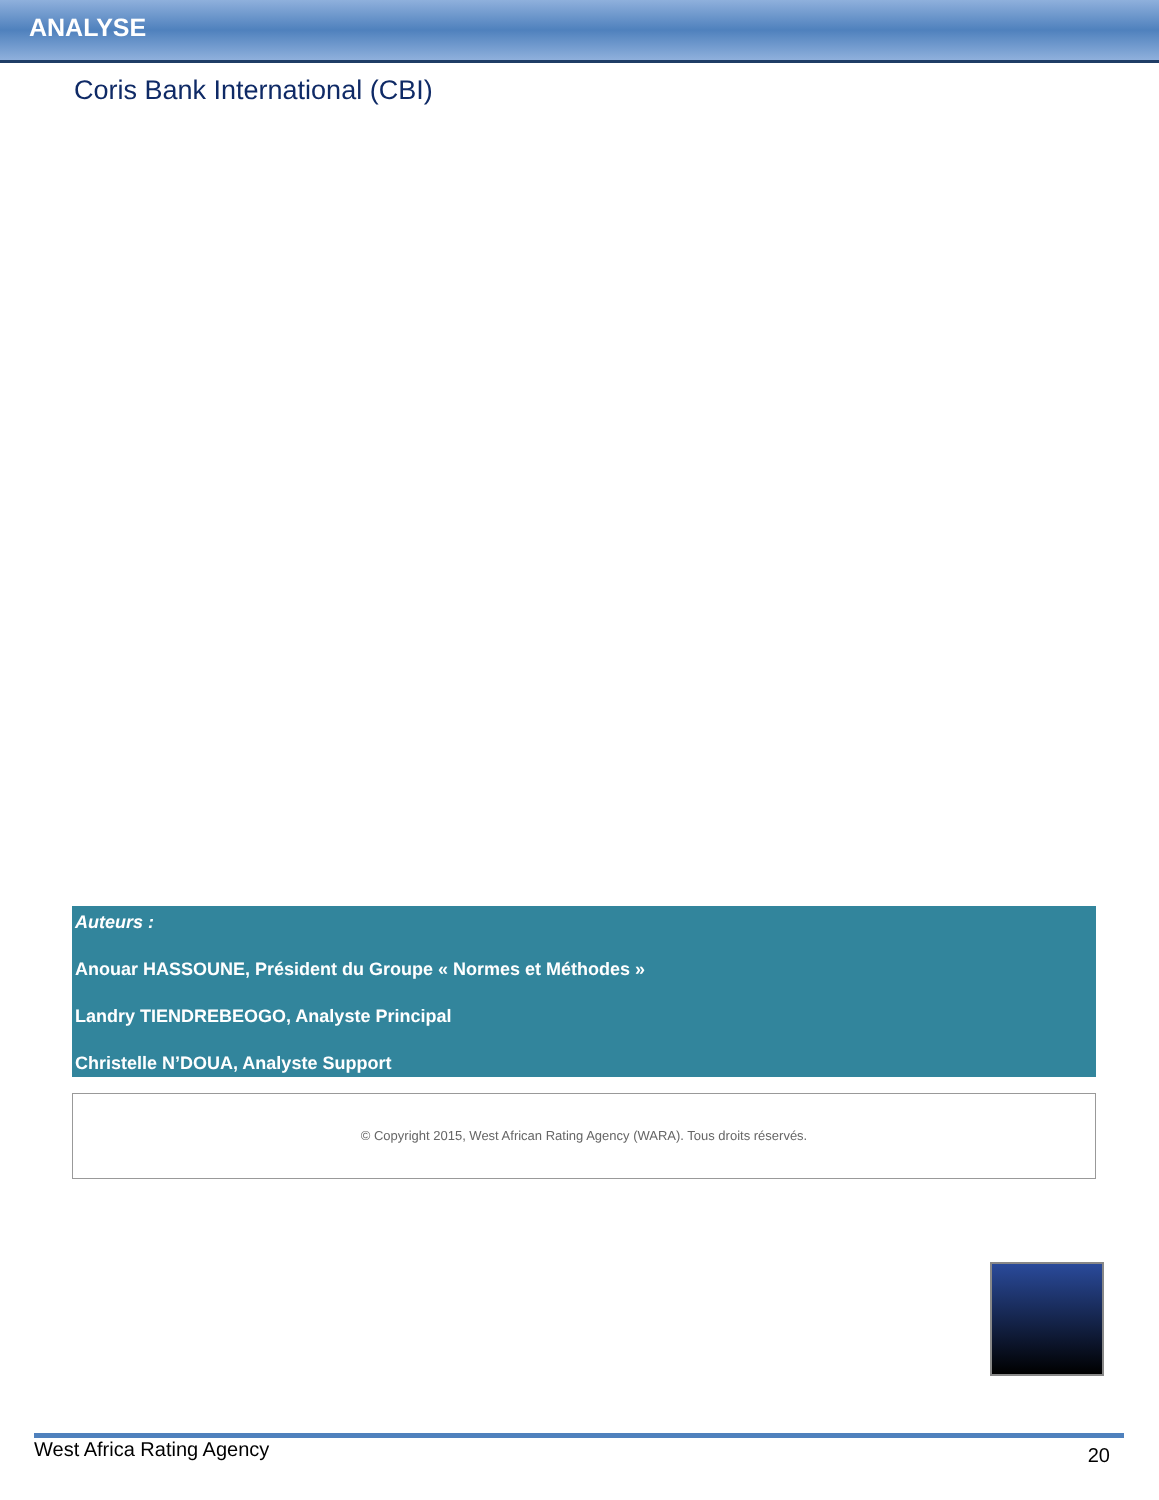ANALYSE
Coris Bank International (CBI)
Auteurs :
Anouar HASSOUNE, Président du Groupe « Normes et Méthodes »
Landry TIENDREBEOGO, Analyste Principal
Christelle N’DOUA, Analyste Support
© Copyright 2015, West African Rating Agency (WARA). Tous droits réservés.
West Africa Rating Agency 20